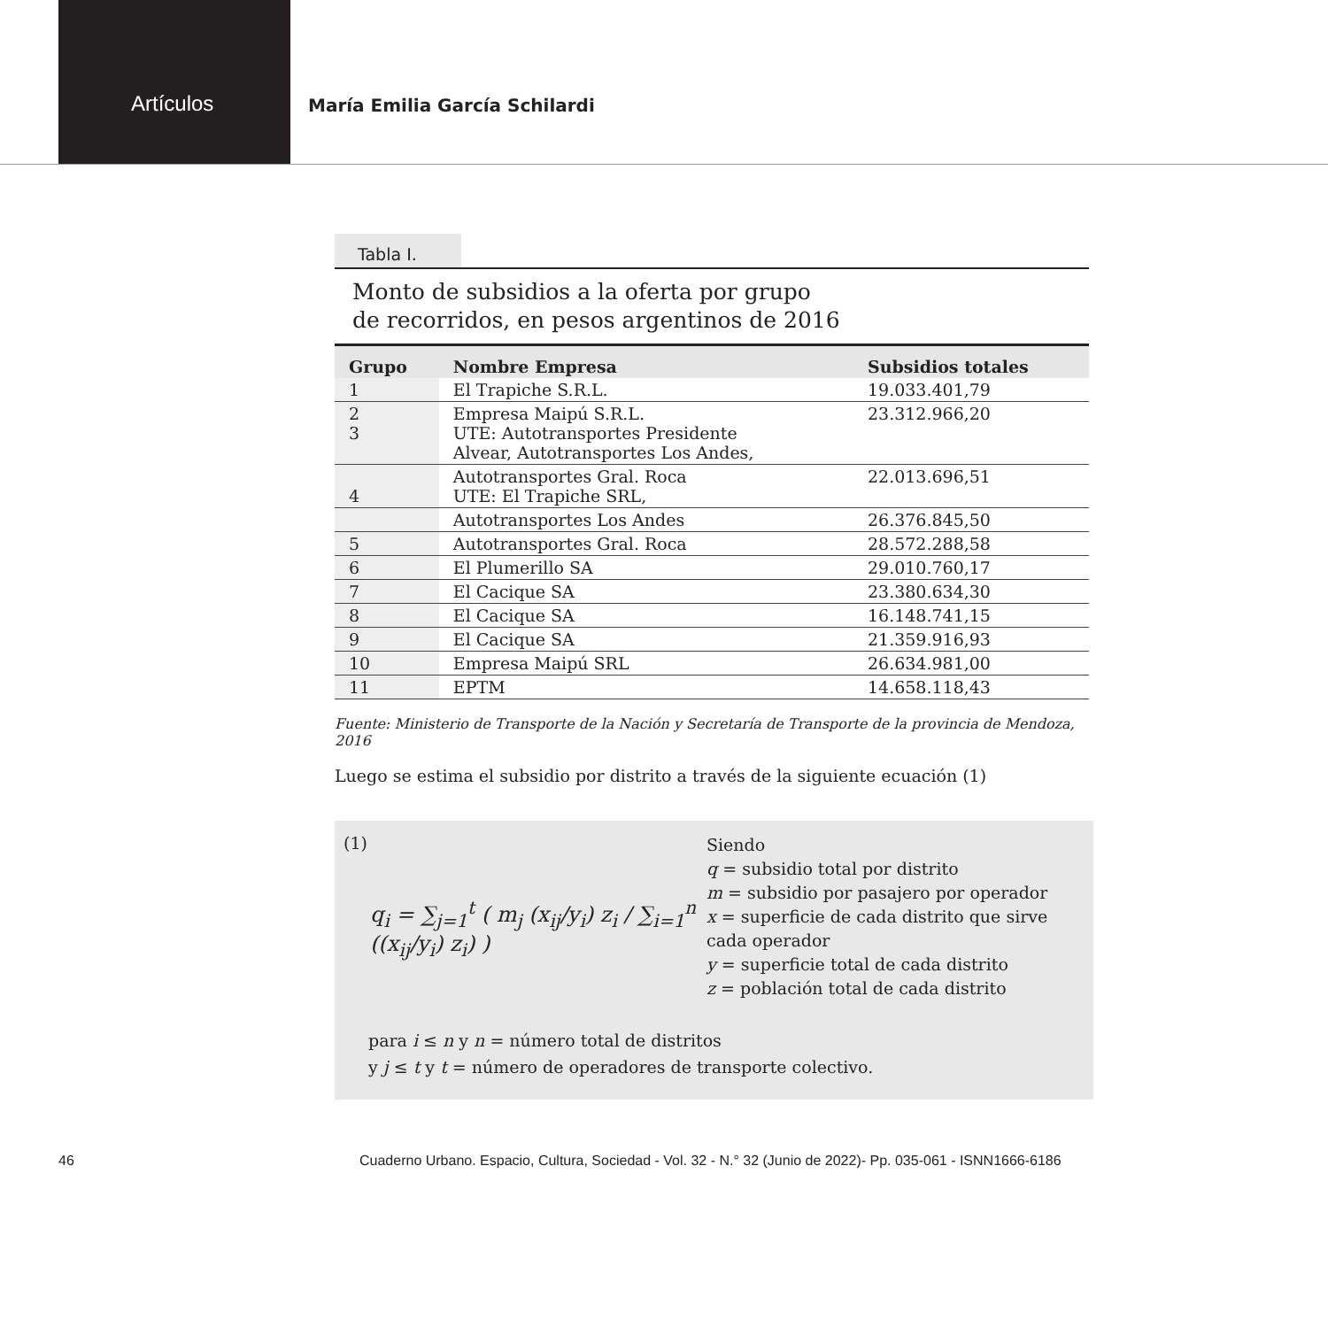Artículos
María Emilia García Schilardi
Tabla I.
Monto de subsidios a la oferta por grupo
de recorridos, en pesos argentinos de 2016
| Grupo | Nombre Empresa | Subsidios totales |
| --- | --- | --- |
| 1 | El Trapiche S.R.L. | 19.033.401,79 |
| 2 3 | Empresa Maipú S.R.L. UTE: Autotransportes Presidente Alvear, Autotransportes Los Andes, | 23.312.966,20 |
| 4 | Autotransportes Gral. Roca UTE: El Trapiche SRL, | 22.013.696,51 |
| | Autotransportes Los Andes | 26.376.845,50 |
| 5 | Autotransportes Gral. Roca | 28.572.288,58 |
| 6 | El Plumerillo SA | 29.010.760,17 |
| 7 | El Cacique SA | 23.380.634,30 |
| 8 | El Cacique SA | 16.148.741,15 |
| 9 | El Cacique SA | 21.359.916,93 |
| 10 | Empresa Maipú SRL | 26.634.981,00 |
| 11 | EPTM | 14.658.118,43 |
Fuente: Ministerio de Transporte de la Nación y Secretaría de Transporte de la provincia de Mendoza, 2016
Luego se estima el subsidio por distrito a través de la siguiente ecuación (1)
(1)
q<sub>i</sub> = ∑<sub>j=1</sub><sup>t</sup> ( m<sub>j</sub> (x<sub>ij</sub>/y<sub>i</sub>) z<sub>i</sub> / ∑<sub>i=1</sub><sup>n</sup> ((x<sub>ij</sub>/y<sub>i</sub>) z<sub>i</sub>) )
Siendo
q = subsidio total por distrito
m = subsidio por pasajero por operador
x = superficie de cada distrito que sirve cada operador
y = superficie total de cada distrito
z = población total de cada distrito
para i ≤ n y n = número total de distritos
y j ≤ t y t = número de operadores de transporte colectivo.
46 Cuaderno Urbano. Espacio, Cultura, Sociedad - Vol. 32 - N.° 32 (Junio de 2022)- Pp. 035-061 - ISNN1666-6186